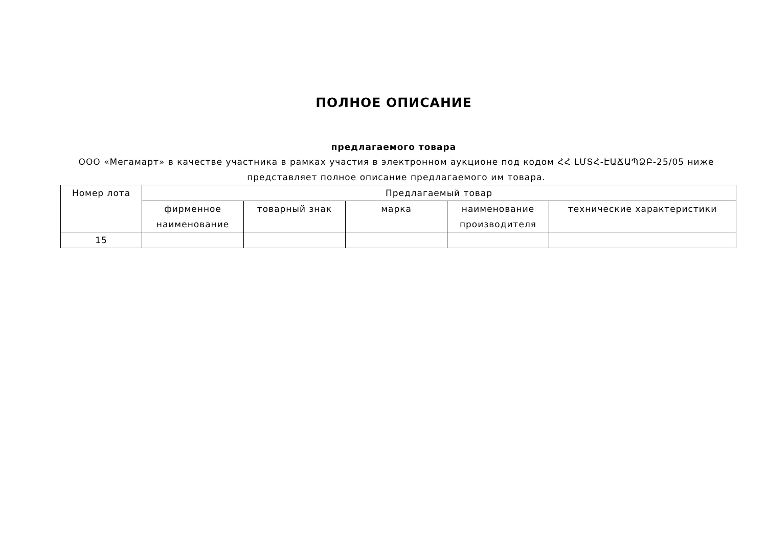ПОЛНОЕ ОПИСАНИЕ
предлагаемого товара
ООО «Мегамарт» в качестве участника в рамках участия в электронном аукционе под кодом ՀՀ ԼՄՏՀ-ԷԱՃԱՊՁԲ-25/05 ниже представляет полное описание предлагаемого им товара.
| Номер лота | Предлагаемый товар | | | | |
| --- | --- | --- | --- | --- | --- |
| | фирменное наименование | товарный знак | марка | наименование производителя | технические характеристики |
| 15 | | | | | |